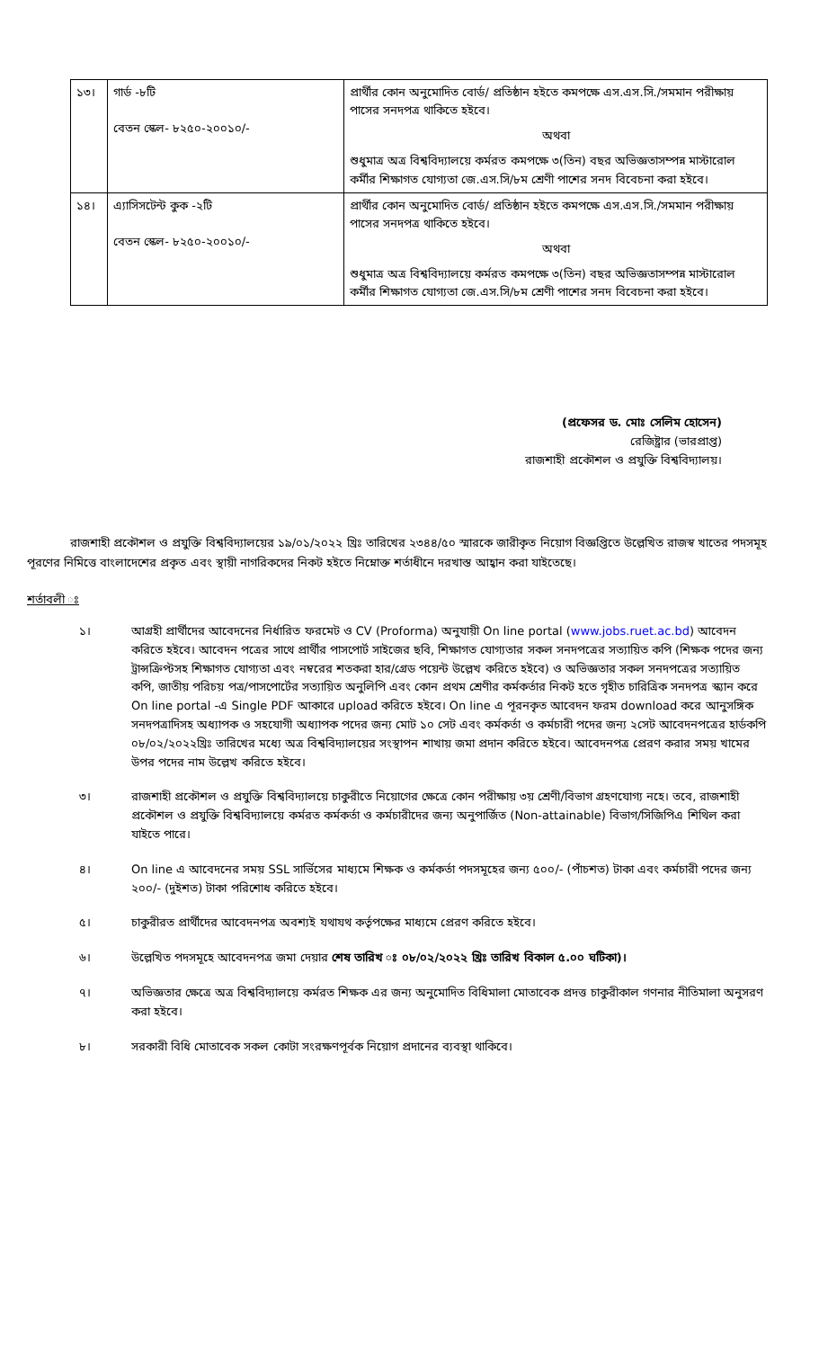| ১৩। | গার্ড -৮টি বেতন স্কেল- ৮২৫০-২০০১০/- | প্রার্থীর কোন অনুমোদিত বোর্ড/ প্রতিষ্ঠান হইতে কমপক্ষে এস.এস.সি./সমমান পরীক্ষায় পাসের সনদপত্র থাকিতে হইবে। অথবা শুধুমাত্র অত্র বিশ্ববিদ্যালয়ে কর্মরত কমপক্ষে ৩(তিন) বছর অভিজ্ঞতাসম্পন্ন মাস্টারোল কর্মীর শিক্ষাগত যোগ্যতা জে.এস.সি/৮ম শ্রেণী পাশের সনদ বিবেচনা করা হইবে। |
| ১৪। | এ্যাসিসটেন্ট কুক -২টি বেতন স্কেল- ৮২৫০-২০০১০/- | প্রার্থীর কোন অনুমোদিত বোর্ড/ প্রতিষ্ঠান হইতে কমপক্ষে এস.এস.সি./সমমান পরীক্ষায় পাসের সনদপত্র থাকিতে হইবে। অথবা শুধুমাত্র অত্র বিশ্ববিদ্যালয়ে কর্মরত কমপক্ষে ৩(তিন) বছর অভিজ্ঞতাসম্পন্ন মাস্টারোল কর্মীর শিক্ষাগত যোগ্যতা জে.এস.সি/৮ম শ্রেণী পাশের সনদ বিবেচনা করা হইবে। |
(প্রফেসর ড. মোঃ সেলিম হোসেন)
রেজিষ্ট্রার (ভারপ্রাপ্ত)
রাজশাহী প্রকৌশল ও প্রযুক্তি বিশ্ববিদ্যালয়।
রাজশাহী প্রকৌশল ও প্রযুক্তি বিশ্ববিদ্যালয়ের ১৯/০১/২০২২ খ্রিঃ তারিখের ২৩৪৪/৫০ স্মারকে জারীকৃত নিয়োগ বিজ্ঞপ্তিতে উল্লেখিত রাজস্ব খাতের পদসমূহ পূরণের নিমিত্তে বাংলাদেশের প্রকৃত এবং স্থায়ী নাগরিকদের নিকট হইতে নিম্নোক্ত শর্তাধীনে দরখাস্ত আহ্বান করা যাইতেছে।
শর্তাবলী ঃ
১। আগ্রহী প্রার্থীদের আবেদনের নির্ধারিত ফরমেট ও CV (Proforma) অনুযায়ী On line portal (www.jobs.ruet.ac.bd) আবেদন করিতে হইবে। আবেদন পত্রের সাথে প্রার্থীর পাসপোর্ট সাইজের ছবি, শিক্ষাগত যোগ্যতার সকল সনদপত্রের সত্যায়িত কপি (শিক্ষক পদের জন্য ট্রান্সক্রিপ্টসহ শিক্ষাগত যোগ্যতা এবং নম্বরের শতকরা হার/গ্রেড পয়েন্ট উল্লেখ করিতে হইবে) ও অভিজ্ঞতার সকল সনদপত্রের সত্যায়িত কপি, জাতীয় পরিচয় পত্র/পাসপোর্টের সত্যায়িত অনুলিপি এবং কোন প্রথম শ্রেণীর কর্মকর্তার নিকট হতে গৃহীত চারিত্রিক সনদপত্র স্ক্যান করে On line portal -এ Single PDF আকারে upload করিতে হইবে। On line এ পূরনকৃত আবেদন ফরম download করে আনুসঙ্গিক সনদপত্রাদিসহ অধ্যাপক ও সহযোগী অধ্যাপক পদের জন্য মোট ১০ সেট এবং কর্মকর্তা ও কর্মচারী পদের জন্য ২সেট আবেদনপত্রের হার্ডকপি ০৮/০২/২০২২খ্রিঃ তারিখের মধ্যে অত্র বিশ্ববিদ্যালয়ের সংস্থাপন শাখায় জমা প্রদান করিতে হইবে। আবেদনপত্র প্রেরণ করার সময় খামের উপর পদের নাম উল্লেখ করিতে হইবে।
৩। রাজশাহী প্রকৌশল ও প্রযুক্তি বিশ্ববিদ্যালয়ে চাকুরীতে নিয়োগের ক্ষেত্রে কোন পরীক্ষায় ৩য় শ্রেণী/বিভাগ গ্রহণযোগ্য নহে। তবে, রাজশাহী প্রকৌশল ও প্রযুক্তি বিশ্ববিদ্যালয়ে কর্মরত কর্মকর্তা ও কর্মচারীদের জন্য অনুপার্জিত (Non-attainable) বিভাগ/সিজিপিএ শিথিল করা যাইতে পারে।
৪। On line এ আবেদনের সময় SSL সার্ভিসের মাধ্যমে শিক্ষক ও কর্মকর্তা পদসমূহের জন্য ৫০০/- (পাঁচশত) টাকা এবং কর্মচারী পদের জন্য ২০০/- (দুইশত) টাকা পরিশোধ করিতে হইবে।
৫। চাকুরীরত প্রার্থীদের আবেদনপত্র অবশ্যই যথাযথ কর্তৃপক্ষের মাধ্যমে প্রেরণ করিতে হইবে।
৬। উল্লেখিত পদসমূহে আবেদনপত্র জমা দেয়ার শেষ তারিখ ঃ ০৮/০২/২০২২ খ্রিঃ তারিখ বিকাল ৫.০০ ঘটিকা)।
৭। অভিজ্ঞতার ক্ষেত্রে অত্র বিশ্ববিদ্যালয়ে কর্মরত শিক্ষক এর জন্য অনুমোদিত বিধিমালা মোতাবেক প্রদত্ত চাকুরীকাল গণনার নীতিমালা অনুসরণ করা হইবে।
৮। সরকারী বিধি মোতাবেক সকল কোটা সংরক্ষণপূর্বক নিয়োগ প্রদানের ব্যবস্থা থাকিবে।